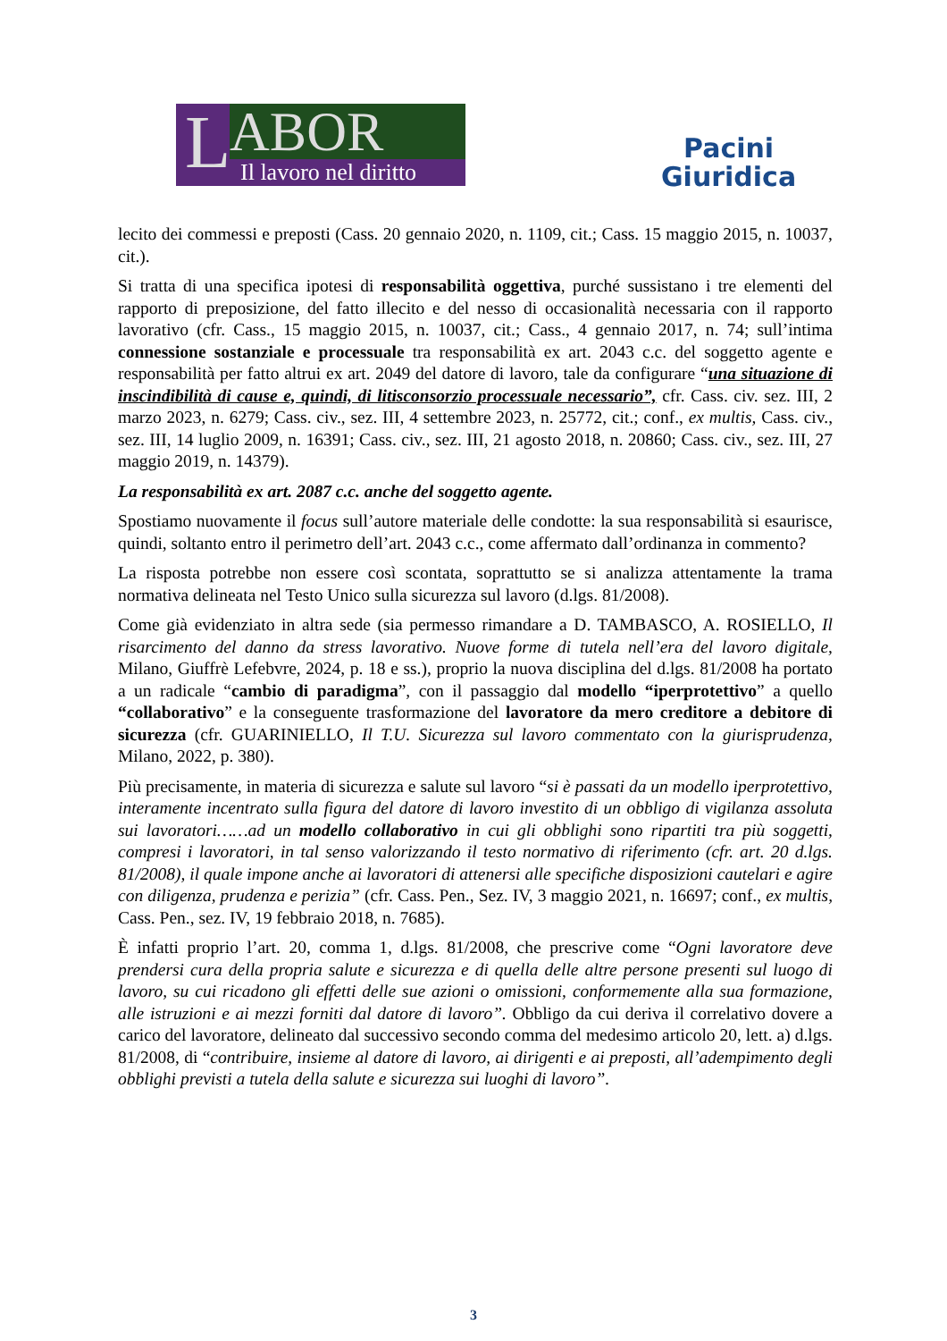L ABOR
Il lavoro nel diritto
Pacini
Giuridica
lecito dei commessi e preposti (Cass. 20 gennaio 2020, n. 1109, cit.; Cass. 15 maggio 2015, n. 10037, cit.).
Si tratta di una specifica ipotesi di responsabilità oggettiva, purché sussistano i tre elementi del rapporto di preposizione, del fatto illecito e del nesso di occasionalità necessaria con il rapporto lavorativo (cfr. Cass., 15 maggio 2015, n. 10037, cit.; Cass., 4 gennaio 2017, n. 74; sull’intima connessione sostanziale e processuale tra responsabilità ex art. 2043 c.c. del soggetto agente e responsabilità per fatto altrui ex art. 2049 del datore di lavoro, tale da configurare “una situazione di inscindibilità di cause e, quindi, di litisconsorzio processuale necessario”, cfr. Cass. civ. sez. III, 2 marzo 2023, n. 6279; Cass. civ., sez. III, 4 settembre 2023, n. 25772, cit.; conf., ex multis, Cass. civ., sez. III, 14 luglio 2009, n. 16391; Cass. civ., sez. III, 21 agosto 2018, n. 20860; Cass. civ., sez. III, 27 maggio 2019, n. 14379).
La responsabilità ex art. 2087 c.c. anche del soggetto agente.
Spostiamo nuovamente il focus sull’autore materiale delle condotte: la sua responsabilità si esaurisce, quindi, soltanto entro il perimetro dell’art. 2043 c.c., come affermato dall’ordinanza in commento?
La risposta potrebbe non essere così scontata, soprattutto se si analizza attentamente la trama normativa delineata nel Testo Unico sulla sicurezza sul lavoro (d.lgs. 81/2008).
Come già evidenziato in altra sede (sia permesso rimandare a D. TAMBASCO, A. ROSIELLO, Il risarcimento del danno da stress lavorativo. Nuove forme di tutela nell’era del lavoro digitale, Milano, Giuffrè Lefebvre, 2024, p. 18 e ss.), proprio la nuova disciplina del d.lgs. 81/2008 ha portato a un radicale “cambio di paradigma”, con il passaggio dal modello “iperprotettivo” a quello “collaborativo” e la conseguente trasformazione del lavoratore da mero creditore a debitore di sicurezza (cfr. GUARINIELLO, Il T.U. Sicurezza sul lavoro commentato con la giurisprudenza, Milano, 2022, p. 380).
Più precisamente, in materia di sicurezza e salute sul lavoro “si è passati da un modello iperprotettivo, interamente incentrato sulla figura del datore di lavoro investito di un obbligo di vigilanza assoluta sui lavoratori……ad un modello collaborativo in cui gli obblighi sono ripartiti tra più soggetti, compresi i lavoratori, in tal senso valorizzando il testo normativo di riferimento (cfr. art. 20 d.lgs. 81/2008), il quale impone anche ai lavoratori di attenersi alle specifiche disposizioni cautelari e agire con diligenza, prudenza e perizia” (cfr. Cass. Pen., Sez. IV, 3 maggio 2021, n. 16697; conf., ex multis, Cass. Pen., sez. IV, 19 febbraio 2018, n. 7685).
È infatti proprio l’art. 20, comma 1, d.lgs. 81/2008, che prescrive come “Ogni lavoratore deve prendersi cura della propria salute e sicurezza e di quella delle altre persone presenti sul luogo di lavoro, su cui ricadono gli effetti delle sue azioni o omissioni, conformemente alla sua formazione, alle istruzioni e ai mezzi forniti dal datore di lavoro”. Obbligo da cui deriva il correlativo dovere a carico del lavoratore, delineato dal successivo secondo comma del medesimo articolo 20, lett. a) d.lgs. 81/2008, di “contribuire, insieme al datore di lavoro, ai dirigenti e ai preposti, all’adempimento degli obblighi previsti a tutela della salute e sicurezza sui luoghi di lavoro”.
3